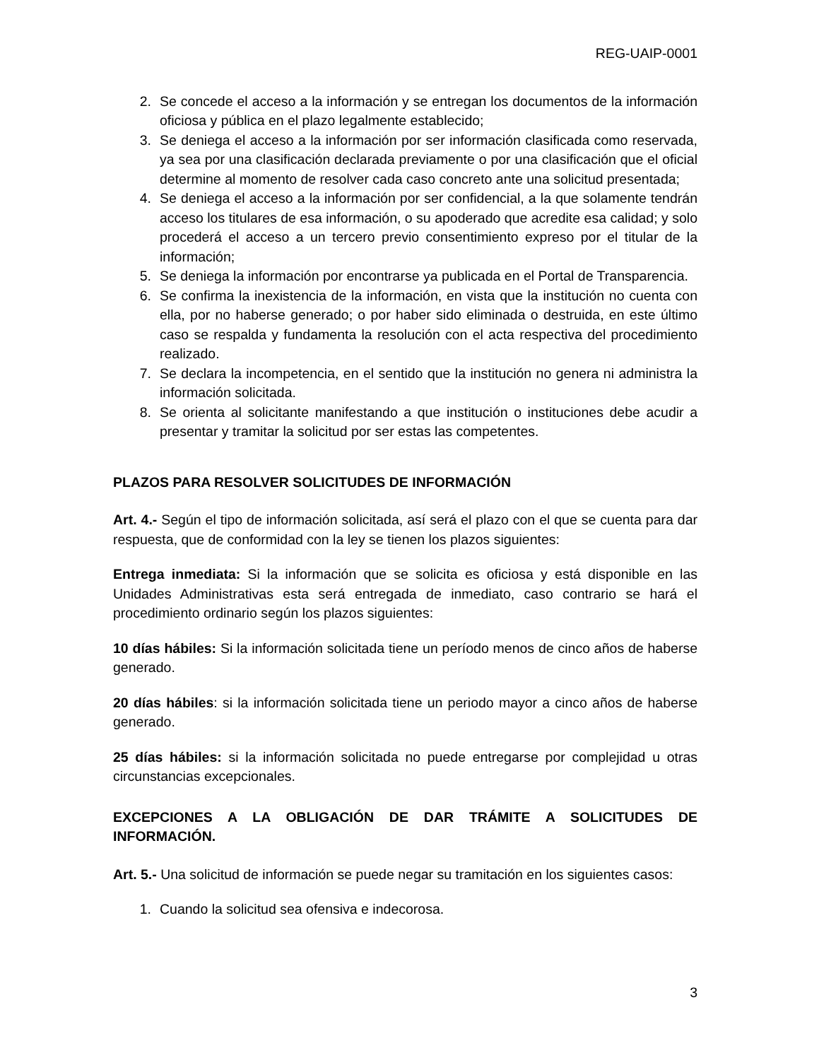REG-UAIP-0001
2. Se concede el acceso a la información y se entregan los documentos de la información oficiosa y pública en el plazo legalmente establecido;
3. Se deniega el acceso a la información por ser información clasificada como reservada, ya sea por una clasificación declarada previamente o por una clasificación que el oficial determine al momento de resolver cada caso concreto ante una solicitud presentada;
4. Se deniega el acceso a la información por ser confidencial, a la que solamente tendrán acceso los titulares de esa información, o su apoderado que acredite esa calidad; y solo procederá el acceso a un tercero previo consentimiento expreso por el titular de la información;
5. Se deniega la información por encontrarse ya publicada en el Portal de Transparencia.
6. Se confirma la inexistencia de la información, en vista que la institución no cuenta con ella, por no haberse generado; o por haber sido eliminada o destruida, en este último caso se respalda y fundamenta la resolución con el acta respectiva del procedimiento realizado.
7. Se declara la incompetencia, en el sentido que la institución no genera ni administra la información solicitada.
8. Se orienta al solicitante manifestando a que institución o instituciones debe acudir a presentar y tramitar la solicitud por ser estas las competentes.
PLAZOS PARA RESOLVER SOLICITUDES DE INFORMACIÓN
Art. 4.- Según el tipo de información solicitada, así será el plazo con el que se cuenta para dar respuesta, que de conformidad con la ley se tienen los plazos siguientes:
Entrega inmediata: Si la información que se solicita es oficiosa y está disponible en las Unidades Administrativas esta será entregada de inmediato, caso contrario se hará el procedimiento ordinario según los plazos siguientes:
10 días hábiles: Si la información solicitada tiene un período menos de cinco años de haberse generado.
20 días hábiles: si la información solicitada tiene un periodo mayor a cinco años de haberse generado.
25 días hábiles: si la información solicitada no puede entregarse por complejidad u otras circunstancias excepcionales.
EXCEPCIONES A LA OBLIGACIÓN DE DAR TRÁMITE A SOLICITUDES DE INFORMACIÓN.
Art. 5.- Una solicitud de información se puede negar su tramitación en los siguientes casos:
1. Cuando la solicitud sea ofensiva e indecorosa.
3